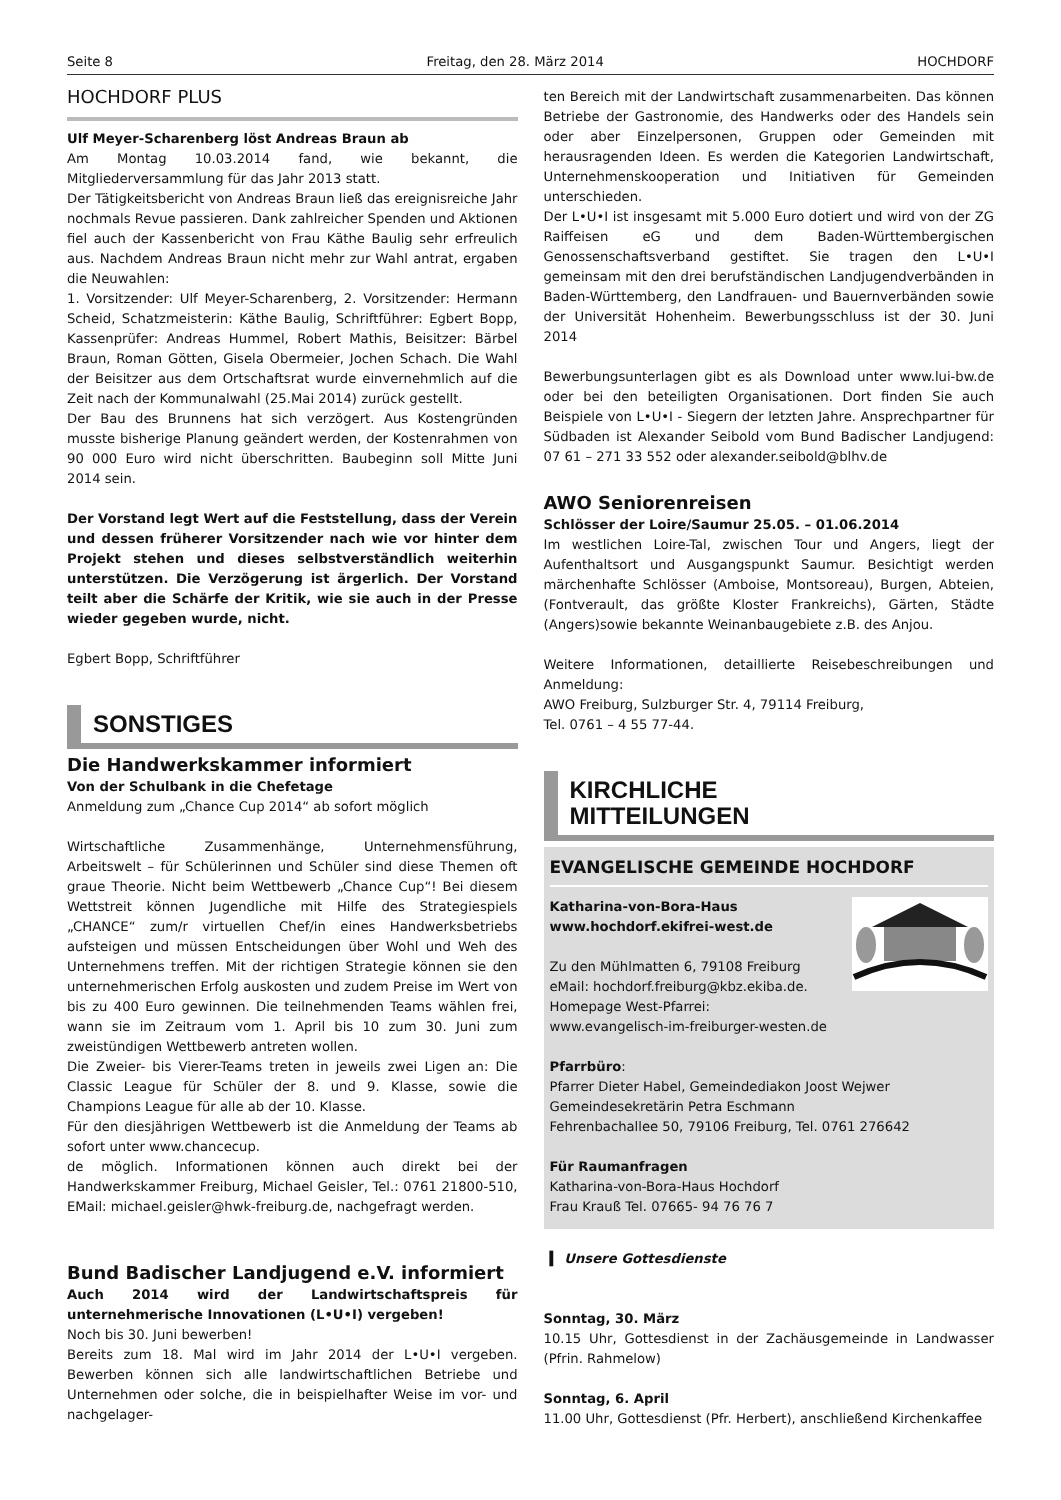Seite 8 Freitag, den 28. März 2014 HOCHDORF
HOCHDORF PLUS
Ulf Meyer-Scharenberg löst Andreas Braun ab
Am Montag 10.03.2014 fand, wie bekannt, die Mitgliederversammlung für das Jahr 2013 statt.
Der Tätigkeitsbericht von Andreas Braun ließ das ereignisreiche Jahr nochmals Revue passieren. Dank zahlreicher Spenden und Aktionen fiel auch der Kassenbericht von Frau Käthe Baulig sehr erfreulich aus. Nachdem Andreas Braun nicht mehr zur Wahl antrat, ergaben die Neuwahlen:
1. Vorsitzender: Ulf Meyer-Scharenberg, 2. Vorsitzender: Hermann Scheid, Schatzmeisterin: Käthe Baulig, Schriftführer: Egbert Bopp, Kassenprüfer: Andreas Hummel, Robert Mathis, Beisitzer: Bärbel Braun, Roman Götten, Gisela Obermeier, Jochen Schach. Die Wahl der Beisitzer aus dem Ortschaftsrat wurde einvernehmlich auf die Zeit nach der Kommunalwahl (25.Mai 2014) zurück gestellt.
Der Bau des Brunnens hat sich verzögert. Aus Kostengründen musste bisherige Planung geändert werden, der Kostenrahmen von 90 000 Euro wird nicht überschritten. Baubeginn soll Mitte Juni 2014 sein.
Der Vorstand legt Wert auf die Feststellung, dass der Verein und dessen früherer Vorsitzender nach wie vor hinter dem Projekt stehen und dieses selbstverständlich weiterhin unterstützen. Die Verzögerung ist ärgerlich. Der Vorstand teilt aber die Schärfe der Kritik, wie sie auch in der Presse wieder gegeben wurde, nicht.
Egbert Bopp, Schriftführer
SONSTIGES
Die Handwerkskammer informiert
Von der Schulbank in die Chefetage
Anmeldung zum „Chance Cup 2014“ ab sofort möglich
Wirtschaftliche Zusammenhänge, Unternehmensführung, Arbeitswelt – für Schülerinnen und Schüler sind diese Themen oft graue Theorie. Nicht beim Wettbewerb „Chance Cup“! Bei diesem Wettstreit können Jugendliche mit Hilfe des Strategiespiels „CHANCE“ zum/r virtuellen Chef/in eines Handwerksbetriebs aufsteigen und müssen Entscheidungen über Wohl und Weh des Unternehmens treffen. Mit der richtigen Strategie können sie den unternehmerischen Erfolg auskosten und zudem Preise im Wert von bis zu 400 Euro gewinnen. Die teilnehmenden Teams wählen frei, wann sie im Zeitraum vom 1. April bis 10 zum 30. Juni zum zweistündigen Wettbewerb antreten wollen.
Die Zweier- bis Vierer-Teams treten in jeweils zwei Ligen an: Die Classic League für Schüler der 8. und 9. Klasse, sowie die Champions League für alle ab der 10. Klasse.
Für den diesjährigen Wettbewerb ist die Anmeldung der Teams ab sofort unter www.chancecup.
de möglich. Informationen können auch direkt bei der Handwerkskammer Freiburg, Michael Geisler, Tel.: 0761 21800-510, EMail: michael.geisler@hwk-freiburg.de, nachgefragt werden.
Bund Badischer Landjugend e.V. informiert
Auch 2014 wird der Landwirtschaftspreis für unternehmerische Innovationen (L•U•I) vergeben!
Noch bis 30. Juni bewerben!
Bereits zum 18. Mal wird im Jahr 2014 der L•U•I vergeben. Bewerben können sich alle landwirtschaftlichen Betriebe und Unternehmen oder solche, die in beispielhafter Weise im vor- und nachgelager-
ten Bereich mit der Landwirtschaft zusammenarbeiten. Das können Betriebe der Gastronomie, des Handwerks oder des Handels sein oder aber Einzelpersonen, Gruppen oder Gemeinden mit herausragenden Ideen. Es werden die Kategorien Landwirtschaft, Unternehmenskooperation und Initiativen für Gemeinden unterschieden.
Der L•U•I ist insgesamt mit 5.000 Euro dotiert und wird von der ZG Raiffeisen eG und dem Baden-Württembergischen Genossenschaftsverband gestiftet. Sie tragen den L•U•I gemeinsam mit den drei berufständischen Landjugendverbänden in Baden-Württemberg, den Landfrauen- und Bauernverbänden sowie der Universität Hohenheim. Bewerbungsschluss ist der 30. Juni 2014
Bewerbungsunterlagen gibt es als Download unter www.lui-bw.de oder bei den beteiligten Organisationen. Dort finden Sie auch Beispiele von L•U•I - Siegern der letzten Jahre. Ansprechpartner für Südbaden ist Alexander Seibold vom Bund Badischer Landjugend: 07 61 – 271 33 552 oder alexander.seibold@blhv.de
AWO Seniorenreisen
Schlösser der Loire/Saumur 25.05. – 01.06.2014
Im westlichen Loire-Tal, zwischen Tour und Angers, liegt der Aufenthaltsort und Ausgangspunkt Saumur. Besichtigt werden märchenhafte Schlösser (Amboise, Montsoreau), Burgen, Abteien, (Fontverault, das größte Kloster Frankreichs), Gärten, Städte (Angers)sowie bekannte Weinanbaugebiete z.B. des Anjou.
Weitere Informationen, detaillierte Reisebeschreibungen und Anmeldung:
AWO Freiburg, Sulzburger Str. 4, 79114 Freiburg,
Tel. 0761 – 4 55 77-44.
KIRCHLICHE
MITTEILUNGEN
EVANGELISCHE GEMEINDE HOCHDORF
Katharina-von-Bora-Haus
www.hochdorf.ekifrei-west.de
Zu den Mühlmatten 6, 79108 Freiburg
eMail: hochdorf.freiburg@kbz.ekiba.de.
Homepage West-Pfarrei:
www.evangelisch-im-freiburger-westen.de
Pfarrbüro:
Pfarrer Dieter Habel, Gemeindediakon Joost Wejwer
Gemeindesekretärin Petra Eschmann
Fehrenbachallee 50, 79106 Freiburg, Tel. 0761 276642
Für Raumanfragen
Katharina-von-Bora-Haus Hochdorf
Frau Krauß Tel. 07665- 94 76 76 7
▍ Unsere Gottesdienste
Sonntag, 30. März
10.15 Uhr, Gottesdienst in der Zachäusgemeinde in Landwasser (Pfrin. Rahmelow)
Sonntag, 6. April
11.00 Uhr, Gottesdienst (Pfr. Herbert), anschließend Kirchenkaffee